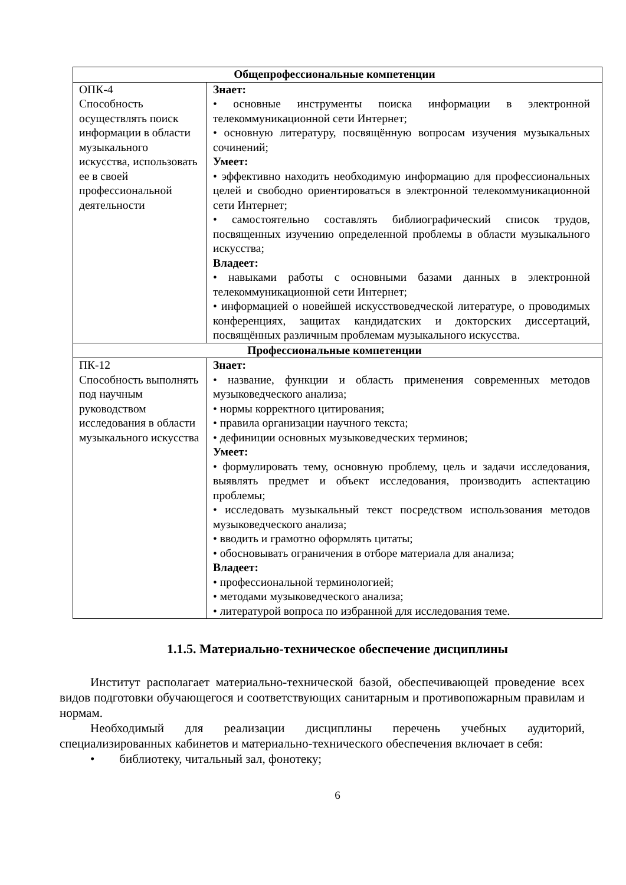| Общепрофессиональные компетенции | |
| ОПК-4 Способность осуществлять поиск информации в области музыкального искусства, использовать ее в своей профессиональной деятельности | Знает: • основные инструменты поиска информации в электронной телекоммуникационной сети Интернет; • основную литературу, посвящённую вопросам изучения музыкальных сочинений; Умеет: • эффективно находить необходимую информацию для профессиональных целей и свободно ориентироваться в электронной телекоммуникационной сети Интернет; • самостоятельно составлять библиографический список трудов, посвященных изучению определенной проблемы в области музыкального искусства; Владеет: • навыками работы с основными базами данных в электронной телекоммуникационной сети Интернет; • информацией о новейшей искусствоведческой литературе, о проводимых конференциях, защитах кандидатских и докторских диссертаций, посвящённых различным проблемам музыкального искусства. |
| Профессиональные компетенции | |
| ПК-12 Способность выполнять под научным руководством исследования в области музыкального искусства | Знает: • название, функции и область применения современных методов музыковедческого анализа; • нормы корректного цитирования; • правила организации научного текста; • дефиниции основных музыковедческих терминов; Умеет: • формулировать тему, основную проблему, цель и задачи исследования, выявлять предмет и объект исследования, производить аспектацию проблемы; • исследовать музыкальный текст посредством использования методов музыковедческого анализа; • вводить и грамотно оформлять цитаты; • обосновывать ограничения в отборе материала для анализа; Владеет: • профессиональной терминологией; • методами музыковедческого анализа; • литературой вопроса по избранной для исследования теме. |
1.1.5. Материально-техническое обеспечение дисциплины
Институт располагает материально-технической базой, обеспечивающей проведение всех видов подготовки обучающегося и соответствующих санитарным и противопожарным правилам и нормам.
Необходимый для реализации дисциплины перечень учебных аудиторий, специализированных кабинетов и материально-технического обеспечения включает в себя:
• библиотеку, читальный зал, фонотеку;
6